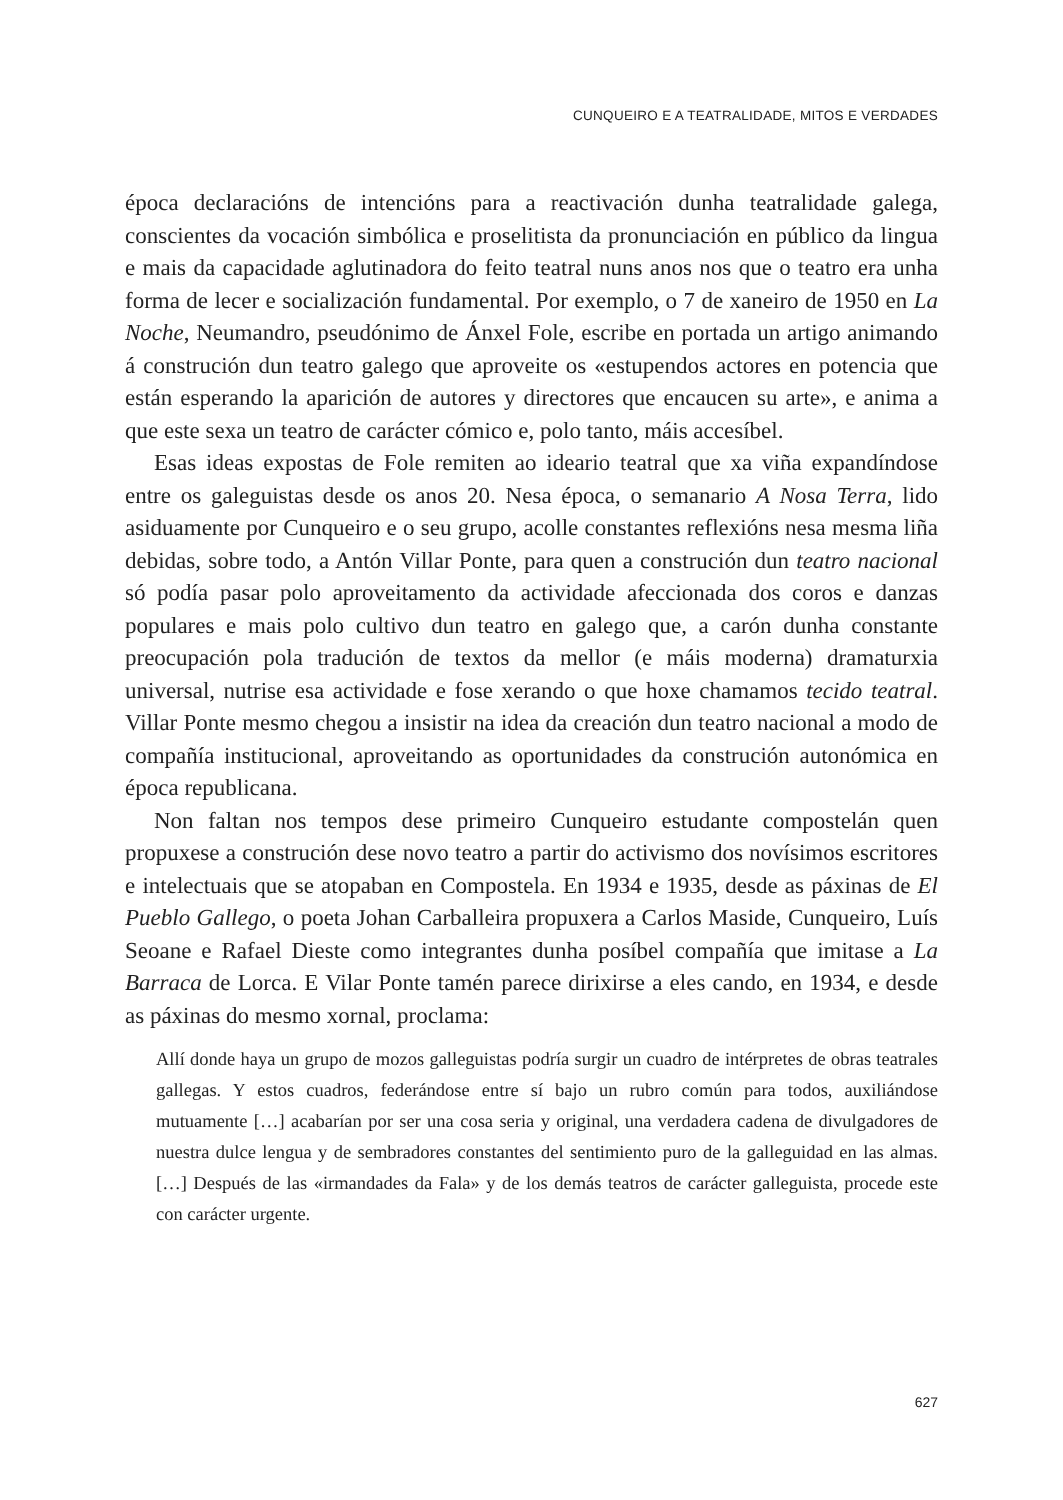CUNQUEIRO E A TEATRALIDADE, MITOS E VERDADES
época declaracións de intencións para a reactivación dunha teatralidade galega, conscientes da vocación simbólica e proselitista da pronunciación en público da lingua e mais da capacidade aglutinadora do feito teatral nuns anos nos que o teatro era unha forma de lecer e socialización fundamental. Por exemplo, o 7 de xaneiro de 1950 en La Noche, Neumandro, pseudónimo de Ánxel Fole, escribe en portada un artigo animando á construción dun teatro galego que aproveite os «estupendos actores en potencia que están esperando la aparición de autores y directores que encaucen su arte», e anima a que este sexa un teatro de carácter cómico e, polo tanto, máis accesíbel.
Esas ideas expostas de Fole remiten ao ideario teatral que xa viña expandíndose entre os galeguistas desde os anos 20. Nesa época, o semanario A Nosa Terra, lido asiduamente por Cunqueiro e o seu grupo, acolle constantes reflexións nesa mesma liña debidas, sobre todo, a Antón Villar Ponte, para quen a construción dun teatro nacional só podía pasar polo aproveitamento da actividade afeccionada dos coros e danzas populares e mais polo cultivo dun teatro en galego que, a carón dunha constante preocupación pola tradución de textos da mellor (e máis moderna) dramaturxia universal, nutrise esa actividade e fose xerando o que hoxe chamamos tecido teatral. Villar Ponte mesmo chegou a insistir na idea da creación dun teatro nacional a modo de compañía institucional, aproveitando as oportunidades da construción autonómica en época republicana.
Non faltan nos tempos dese primeiro Cunqueiro estudante compostelán quen propuxese a construción dese novo teatro a partir do activismo dos novísimos escritores e intelectuais que se atopaban en Compostela. En 1934 e 1935, desde as páxinas de El Pueblo Gallego, o poeta Johan Carballeira propuxera a Carlos Maside, Cunqueiro, Luís Seoane e Rafael Dieste como integrantes dunha posíbel compañía que imitase a La Barraca de Lorca. E Vilar Ponte tamén parece dirixirse a eles cando, en 1934, e desde as páxinas do mesmo xornal, proclama:
Allí donde haya un grupo de mozos galleguistas podría surgir un cuadro de intérpretes de obras teatrales gallegas. Y estos cuadros, federándose entre sí bajo un rubro común para todos, auxiliándose mutuamente […] acabarían por ser una cosa seria y original, una verdadera cadena de divulgadores de nuestra dulce lengua y de sembradores constantes del sentimiento puro de la galleguidad en las almas. […] Después de las «irmandades da Fala» y de los demás teatros de carácter galleguista, procede este con carácter urgente.
627